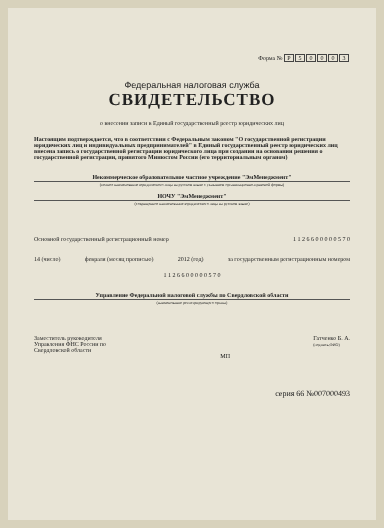Форма № Р 50003
Федеральная налоговая служба
СВИДЕТЕЛЬСТВО
о внесении записи в Единый государственный реестр юридических лиц
Настоящим подтверждается, что в соответствии с Федеральным законом "О государственной регистрации юридических лиц и индивидуальных предпринимателей" в Единый государственный реестр юридических лиц внесена запись о государственной регистрации юридического лица при создании на основании решения о государственной регистрации, принятого Минюстом России (его территориальным органом)
Некоммерческое образовательное частное учреждение "ЭмМенеджмент"
(полное наименование юридического лица на русском языке с указанием организационно-правовой формы)
НОЧУ "ЭмМенеджмент"
(сокращенное наименование юридического лица на русском языке)
Основной государственный регистрационный номер 1 1 2 6 6 0 0 0 0 0 5 7 0
14 (число) февраля (месяц прописью) 2012 (год) за государственным регистрационным номером
1 1 2 6 6 0 0 0 0 0 5 7 0
Управление Федеральной налоговой службы по Свердловской области
(наименование регистрирующего органа)
Заместитель руководителя
Управления ФНС России по
Свердловской области Гатченко Б. А.
(подпись,ФИО)
МП
серия 66 №007000493